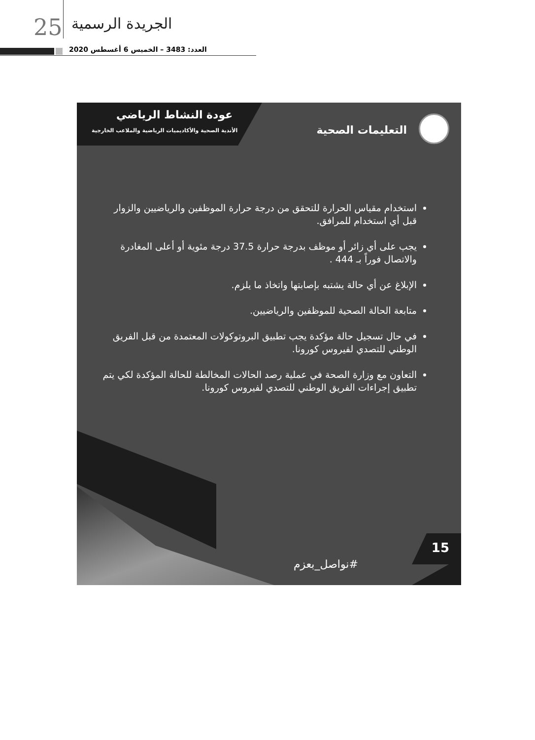25 الجريدة الرسمية
العدد: 3483 – الخميس 6 أغسطس 2020
عودة النشاط الرياضي
الأندية الصحية والأكاديميات الرياضية والملاعب الخارجية
التعليمات الصحية
استخدام مقياس الحرارة للتحقق من درجة حرارة الموظفين والرياضيين والزوار قبل أي استخدام للمرافق.
يجب على أي زائر أو موظف بدرجة حرارة 37.5 درجة مئوية أو أعلى المغادرة والاتصال فوراً بـ 444 .
الإبلاغ عن أي حالة يشتبه بإصابتها واتخاذ ما يلزم.
متابعة الحالة الصحية للموظفين والرياضيين.
في حال تسجيل حالة مؤكدة يجب تطبيق البروتوكولات المعتمدة من قبل الفريق الوطني للتصدي لفيروس كورونا.
التعاون مع وزارة الصحة في عملية رصد الحالات المخالطة للحالة المؤكدة لكي يتم تطبيق إجراءات الفريق الوطني للتصدي لفيروس كورونا.
15
#نواصل_بعزم